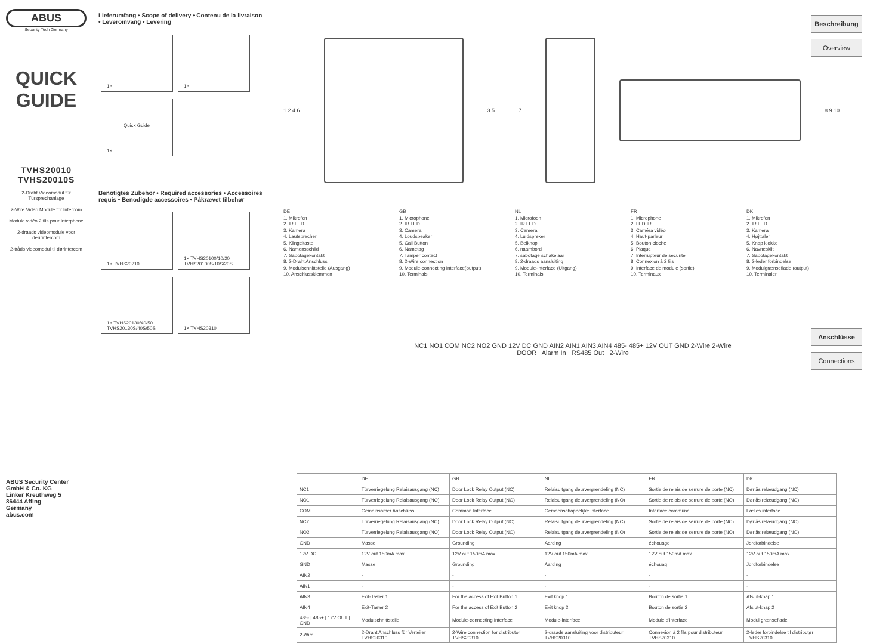ABUS
Security Tech Germany
QUICK
GUIDE
TVHS20010
TVHS20010S
2-Draht Videomodul für Türsprechanlage
2-Wire Video Module for Intercom
Module vidéo 2 fils pour interphone
2-draads videomodule voor deurintercom
2-tråds videomodul til dørintercom
ABUS Security Center
GmbH & Co. KG
Linker Kreuthweg 5
86444 Affing
Germany
abus.com
Lieferumfang • Scope of delivery • Contenu de la livraison • Leveromvang • Levering
1× 1×
1×
Quick Guide
Benötigtes Zubehör • Required accessories • Accessoires requis • Benodigde accessoires • Påkrævet tilbehør
1× TVHS20210
1× TVHS20100/10/20 TVHS20100S/10S/20S
1× TVHS20130/40/50 TVHS20130S/40S/50S
1× TVHS20310
Beschreibung
Overview
Anschlüsse
Connections
1 2 4 6 3 5 7 8 9 10
DE
1. Mikrofon
2. IR LED
3. Kamera
4. Lautsprecher
5. Klingeltaste
6. Namensschild
7. Sabotagekontakt
8. 2-Draht Anschluss
9. Modulschnittstelle (Ausgang)
10. Anschlussklemmen
GB
1. Microphone
2. IR LED
3. Camera
4. Loudspeaker
5. Call Button
6. Nametag
7. Tamper contact
8. 2-Wire connection
9. Module-connecting Interface(output)
10. Terminals
NL
1. Microfoon
2. IR LED
3. Camera
4. Luidspreker
5. Belknop
6. naambord
7. sabotage schakelaar
8. 2-draads aansluiting
9. Module-interface (Uitgang)
10. Terminals
FR
1. Microphone
2. LED IR
3. Caméra vidéo
4. Haut-parleur
5. Bouton cloche
6. Plaque
7. Interrupteur de sécurité
8. Connexion à 2 fils
9. Interface de module (sortie)
10. Terminaux
DK
1. Mikrofon
2. IR LED
3. Kamera
4. Højttaler
5. Knap klokke
6. Navneskilt
7. Sabotagekontakt
8. 2-leder forbindelse
9. Modulgrænseflade (output)
10. Terminaler
NC1 NO1 COM NC2 NO2 GND 12V DC GND AIN2 AIN1 AIN3 AIN4 485- 485+ 12V OUT GND 2-Wire 2-Wire
DOOR Alarm In RS485 Out 2-Wire
| | DE | GB | NL | FR | DK |
| --- | --- | --- | --- | --- | --- |
| NC1 | Türverriegelung Relaisausgang (NC) | Door Lock Relay Output (NC) | Relaisuitgang deurvergrendeling (NC) | Sortie de relais de serrure de porte (NC) | Dørlås relæudgang (NC) |
| NO1 | Türverriegelung Relaisausgang (NO) | Door Lock Relay Output (NO) | Relaisuitgang deurvergrendeling (NO) | Sortie de relais de serrure de porte (NO) | Dørlås relæudgang (NO) |
| COM | Gemeinsamer Anschluss | Common Interface | Gemeenschappelijke interface | Interface commune | Fælles interface |
| NC2 | Türverriegelung Relaisausgang (NC) | Door Lock Relay Output (NC) | Relaisuitgang deurvergrendeling (NC) | Sortie de relais de serrure de porte (NC) | Dørlås relæudgang (NC) |
| NO2 | Türverriegelung Relaisausgang (NO) | Door Lock Relay Output (NO) | Relaisuitgang deurvergrendeling (NO) | Sortie de relais de serrure de porte (NO) | Dørlås relæudgang (NO) |
| GND | Masse | Grounding | Aarding | échouage | Jordforbindelse |
| 12V DC | 12V out 150mA max | 12V out 150mA max | 12V out 150mA max | 12V out 150mA max | 12V out 150mA max |
| GND | Masse | Grounding | Aarding | échouag | Jordforbindelse |
| AIN2 | - | - | - | - | - |
| AIN1 | - | - | - | - | - |
| AIN3 | Exit-Taster 1 | For the access of Exit Button 1 | Exit knop 1 | Bouton de sortie 1 | Afslut-knap 1 |
| AIN4 | Exit-Taster 2 | For the access of Exit Button 2 | Exit knop 2 | Bouton de sortie 2 | Afslut-knap 2 |
| 485- / 485+ / 12V OUT / GND | Modulschnittstelle | Module-connecting Interface | Module-interface | Module d'interface | Modul grænseflade |
| 2-Wire | 2-Draht Anschluss für Verteiler TVHS20310 | 2-Wire connection for distributor TVHS20310 | 2-draads aansluiting voor distributeur TVHS20310 | Connexion à 2 fils pour distributeur TVHS20310 | 2-leder forbindelse til distributør TVHS20310 |